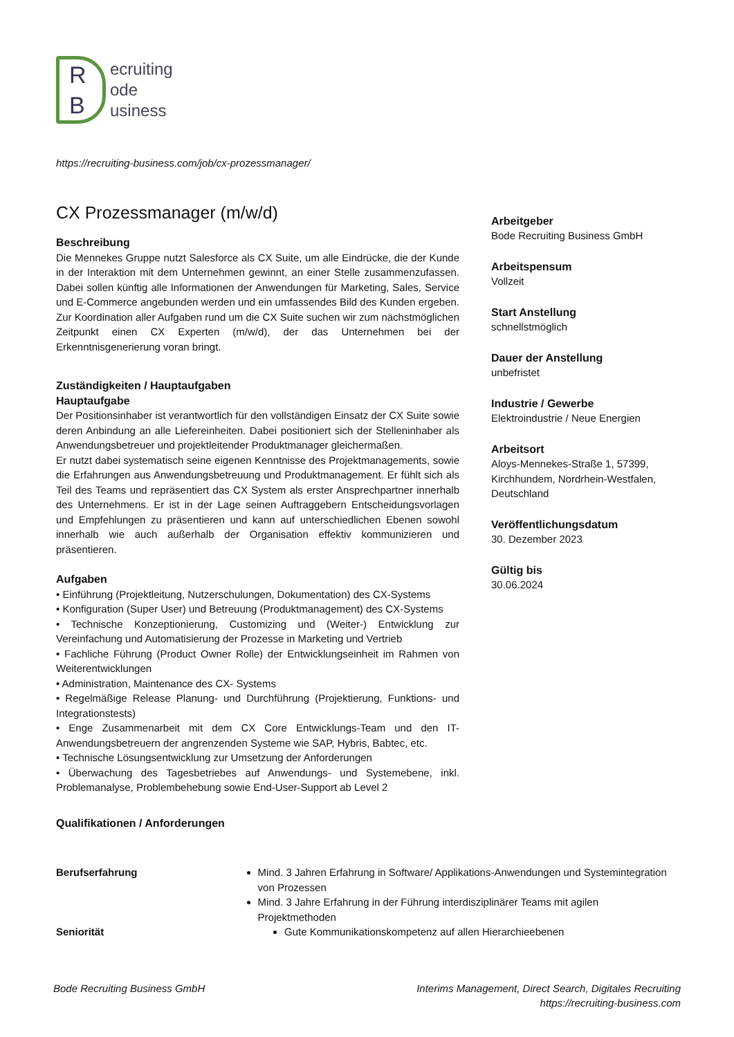R
B
ecruiting
ode
usiness
https://recruiting-business.com/job/cx-prozessmanager/
CX Prozessmanager (m/w/d)
Beschreibung
Die Mennekes Gruppe nutzt Salesforce als CX Suite, um alle Eindrücke, die der Kunde in der Interaktion mit dem Unternehmen gewinnt, an einer Stelle zusammenzufassen. Dabei sollen künftig alle Informationen der Anwendungen für Marketing, Sales, Service und E-Commerce angebunden werden und ein umfassendes Bild des Kunden ergeben. Zur Koordination aller Aufgaben rund um die CX Suite suchen wir zum nächstmöglichen Zeitpunkt einen CX Experten (m/w/d), der das Unternehmen bei der Erkenntnisgenerierung voran bringt.
Zuständigkeiten / Hauptaufgaben
Hauptaufgabe
Der Positionsinhaber ist verantwortlich für den vollständigen Einsatz der CX Suite sowie deren Anbindung an alle Liefereinheiten. Dabei positioniert sich der Stelleninhaber als Anwendungsbetreuer und projektleitender Produktmanager gleichermaßen.
Er nutzt dabei systematisch seine eigenen Kenntnisse des Projektmanagements, sowie die Erfahrungen aus Anwendungsbetreuung und Produktmanagement. Er fühlt sich als Teil des Teams und repräsentiert das CX System als erster Ansprechpartner innerhalb des Unternehmens. Er ist in der Lage seinen Auftraggebern Entscheidungsvorlagen und Empfehlungen zu präsentieren und kann auf unterschiedlichen Ebenen sowohl innerhalb wie auch außerhalb der Organisation effektiv kommunizieren und präsentieren.
Aufgaben
• Einführung (Projektleitung, Nutzerschulungen, Dokumentation) des CX-Systems
• Konfiguration (Super User) und Betreuung (Produktmanagement) des CX-Systems
• Technische Konzeptionierung, Customizing und (Weiter-) Entwicklung zur Vereinfachung und Automatisierung der Prozesse in Marketing und Vertrieb
• Fachliche Führung (Product Owner Rolle) der Entwicklungseinheit im Rahmen von Weiterentwicklungen
• Administration, Maintenance des CX- Systems
• Regelmäßige Release Planung- und Durchführung (Projektierung, Funktions- und Integrationstests)
• Enge Zusammenarbeit mit dem CX Core Entwicklungs-Team und den IT-Anwendungsbetreuern der angrenzenden Systeme wie SAP, Hybris, Babtec, etc.
• Technische Lösungsentwicklung zur Umsetzung der Anforderungen
• Überwachung des Tagesbetriebes auf Anwendungs- und Systemebene, inkl. Problemanalyse, Problembehebung sowie End-User-Support ab Level 2
Arbeitgeber
Bode Recruiting Business GmbH
Arbeitspensum
Vollzeit
Start Anstellung
schnellstmöglich
Dauer der Anstellung
unbefristet
Industrie / Gewerbe
Elektroindustrie / Neue Energien
Arbeitsort
Aloys-Mennekes-Straße 1, 57399, Kirchhundem, Nordrhein-Westfalen, Deutschland
Veröffentlichungsdatum
30. Dezember 2023
Gültig bis
30.06.2024
Qualifikationen / Anforderungen
Berufserfahrung Mind. 3 Jahren Erfahrung in Software/ Applikations-Anwendungen und Systemintegration von Prozessen
Mind. 3 Jahre Erfahrung in der Führung interdisziplinärer Teams mit agilen Projektmethoden
Seniorität Gute Kommunikationskompetenz auf allen Hierarchieebenen
Bode Recruiting Business GmbH Interims Management, Direct Search, Digitales Recruiting
https://recruiting-business.com